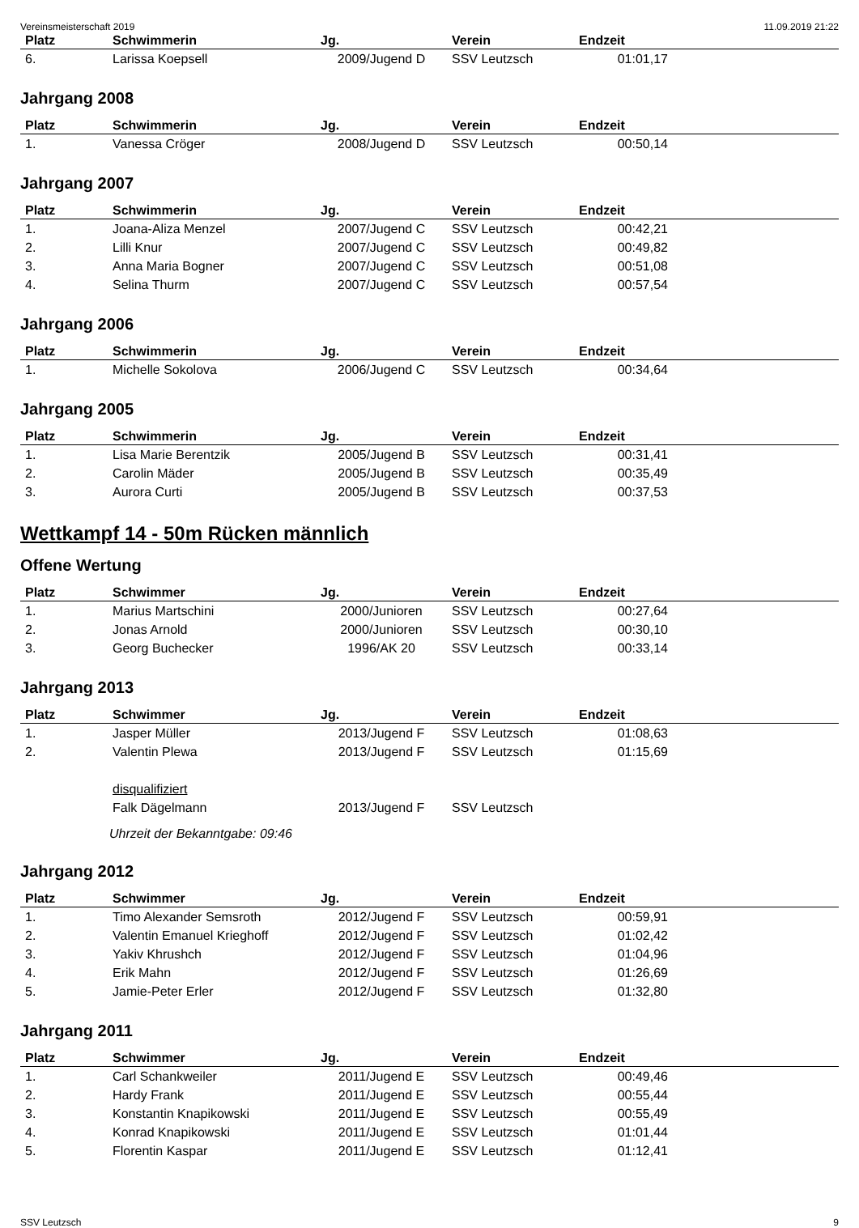Vereinsmeisterschaft 2019 11.09.2019 21:22
| Platz | Schwimmerin | Jg. | Verein | Endzeit | |
| --- | --- | --- | --- | --- | --- |
| 6. | Larissa Koepsell | 2009/Jugend D | SSV Leutzsch | 01:01,17 | |
Jahrgang 2008
| Platz | Schwimmerin | Jg. | Verein | Endzeit | |
| --- | --- | --- | --- | --- | --- |
| 1. | Vanessa Cröger | 2008/Jugend D | SSV Leutzsch | 00:50,14 | |
Jahrgang 2007
| Platz | Schwimmerin | Jg. | Verein | Endzeit | |
| --- | --- | --- | --- | --- | --- |
| 1. | Joana-Aliza Menzel | 2007/Jugend C | SSV Leutzsch | 00:42,21 | |
| 2. | Lilli Knur | 2007/Jugend C | SSV Leutzsch | 00:49,82 | |
| 3. | Anna Maria Bogner | 2007/Jugend C | SSV Leutzsch | 00:51,08 | |
| 4. | Selina Thurm | 2007/Jugend C | SSV Leutzsch | 00:57,54 | |
Jahrgang 2006
| Platz | Schwimmerin | Jg. | Verein | Endzeit | |
| --- | --- | --- | --- | --- | --- |
| 1. | Michelle Sokolova | 2006/Jugend C | SSV Leutzsch | 00:34,64 | |
Jahrgang 2005
| Platz | Schwimmerin | Jg. | Verein | Endzeit | |
| --- | --- | --- | --- | --- | --- |
| 1. | Lisa Marie Berentzik | 2005/Jugend B | SSV Leutzsch | 00:31,41 | |
| 2. | Carolin Mäder | 2005/Jugend B | SSV Leutzsch | 00:35,49 | |
| 3. | Aurora Curti | 2005/Jugend B | SSV Leutzsch | 00:37,53 | |
Wettkampf 14 - 50m Rücken männlich
Offene Wertung
| Platz | Schwimmer | Jg. | Verein | Endzeit | |
| --- | --- | --- | --- | --- | --- |
| 1. | Marius Martschini | 2000/Junioren | SSV Leutzsch | 00:27,64 | |
| 2. | Jonas Arnold | 2000/Junioren | SSV Leutzsch | 00:30,10 | |
| 3. | Georg Buchecker | 1996/AK 20 | SSV Leutzsch | 00:33,14 | |
Jahrgang 2013
| Platz | Schwimmer | Jg. | Verein | Endzeit | |
| --- | --- | --- | --- | --- | --- |
| 1. | Jasper Müller | 2013/Jugend F | SSV Leutzsch | 01:08,63 | |
| 2. | Valentin Plewa | 2013/Jugend F | SSV Leutzsch | 01:15,69 | |
| | disqualifiziert | | | | |
| | Falk Dägelmann | 2013/Jugend F | SSV Leutzsch | | |
Uhrzeit der Bekanntgabe: 09:46
Jahrgang 2012
| Platz | Schwimmer | Jg. | Verein | Endzeit | |
| --- | --- | --- | --- | --- | --- |
| 1. | Timo Alexander Semsroth | 2012/Jugend F | SSV Leutzsch | 00:59,91 | |
| 2. | Valentin Emanuel Krieghoff | 2012/Jugend F | SSV Leutzsch | 01:02,42 | |
| 3. | Yakiv Khrushch | 2012/Jugend F | SSV Leutzsch | 01:04,96 | |
| 4. | Erik Mahn | 2012/Jugend F | SSV Leutzsch | 01:26,69 | |
| 5. | Jamie-Peter Erler | 2012/Jugend F | SSV Leutzsch | 01:32,80 | |
Jahrgang 2011
| Platz | Schwimmer | Jg. | Verein | Endzeit | |
| --- | --- | --- | --- | --- | --- |
| 1. | Carl Schankweiler | 2011/Jugend E | SSV Leutzsch | 00:49,46 | |
| 2. | Hardy Frank | 2011/Jugend E | SSV Leutzsch | 00:55,44 | |
| 3. | Konstantin Knapikowski | 2011/Jugend E | SSV Leutzsch | 00:55,49 | |
| 4. | Konrad Knapikowski | 2011/Jugend E | SSV Leutzsch | 01:01,44 | |
| 5. | Florentin Kaspar | 2011/Jugend E | SSV Leutzsch | 01:12,41 | |
SSV Leutzsch 9